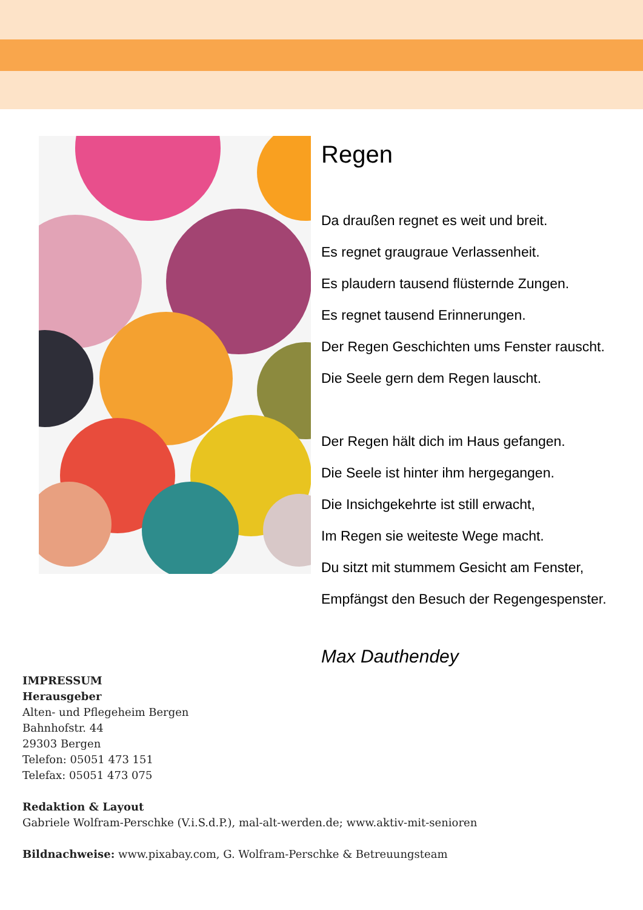Regen
Da draußen regnet es weit und breit.
Es regnet graugraue Verlassenheit.
Es plaudern tausend flüsternde Zungen.
Es regnet tausend Erinnerungen.
Der Regen Geschichten ums Fenster rauscht.
Die Seele gern dem Regen lauscht.
Der Regen hält dich im Haus gefangen.
Die Seele ist hinter ihm hergegangen.
Die Insichgekehrte ist still erwacht,
Im Regen sie weiteste Wege macht.
Du sitzt mit stummem Gesicht am Fenster,
Empfängst den Besuch der Regengespenster.
Max Dauthendey
IMPRESSUM
Herausgeber
Alten- und Pflegeheim Bergen
Bahnhofstr. 44
29303 Bergen
Telefon: 05051 473 151
Telefax: 05051 473 075
Redaktion & Layout
Gabriele Wolfram-Perschke (V.i.S.d.P.), mal-alt-werden.de; www.aktiv-mit-senioren
Bildnachweise: www.pixabay.com, G. Wolfram-Perschke & Betreuungsteam